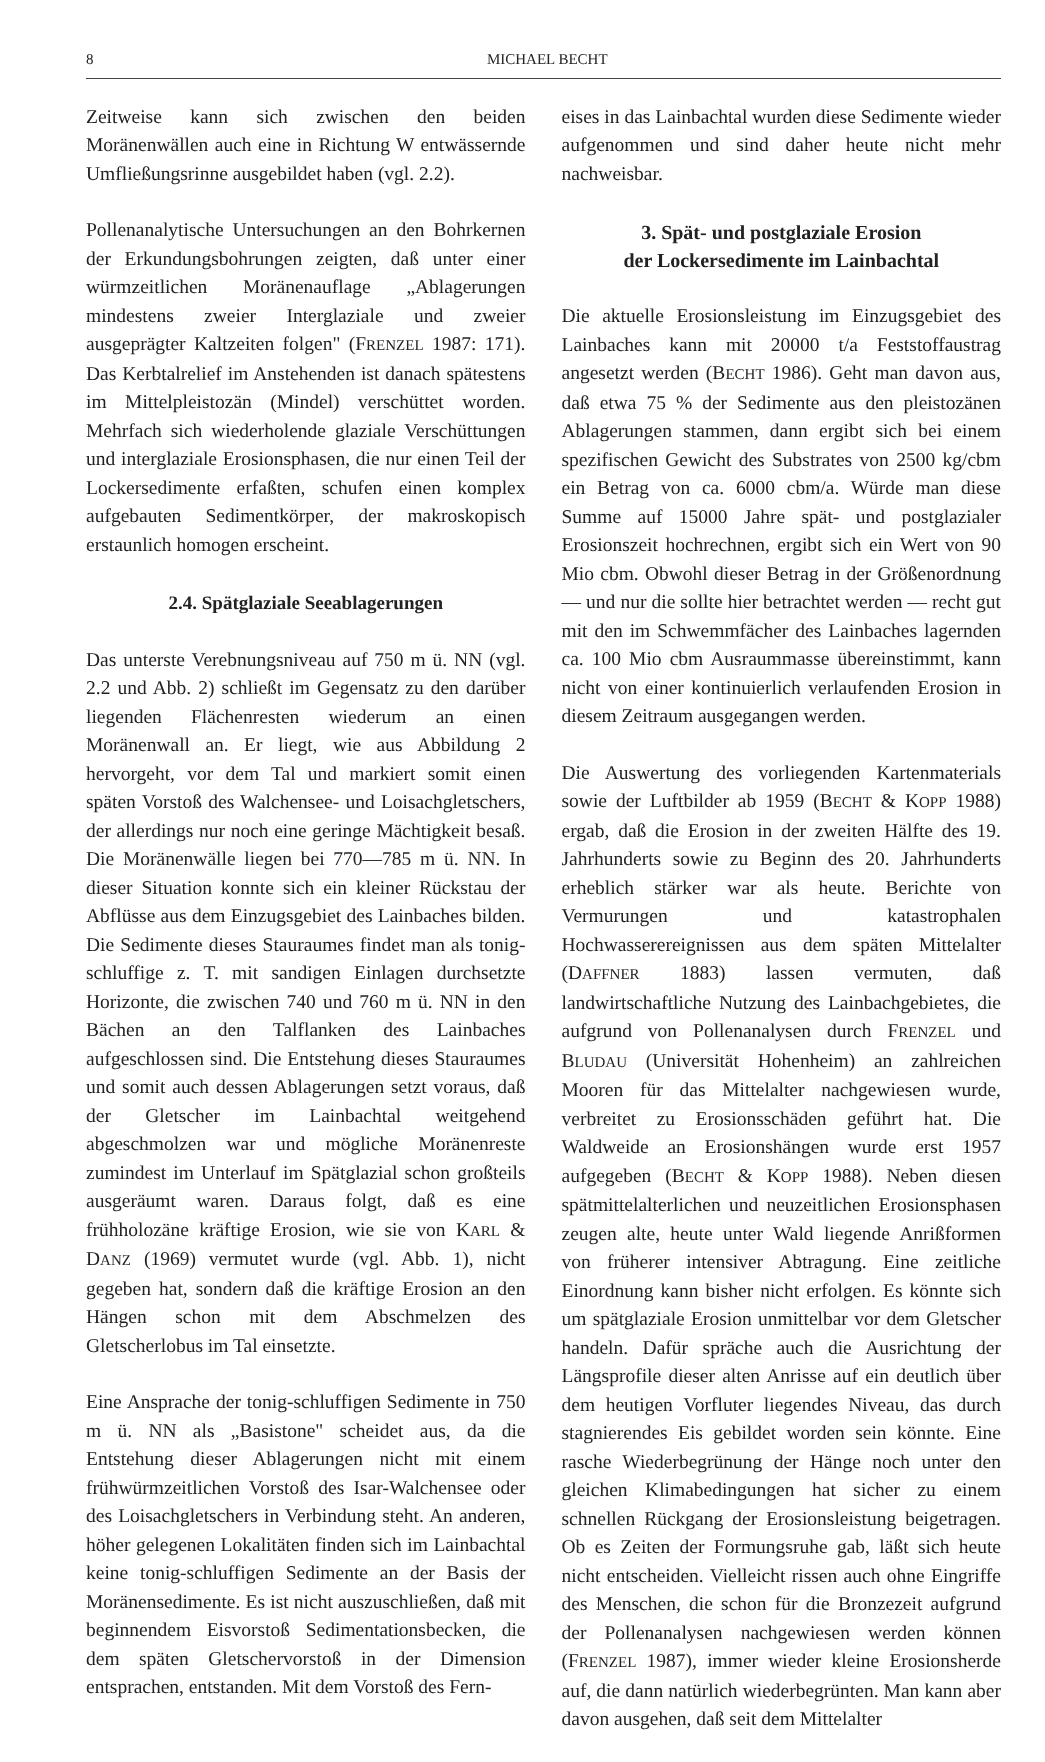8 MICHAEL BECHT
Zeitweise kann sich zwischen den beiden Moränenwällen auch eine in Richtung W entwässernde Umfließungsrinne ausgebildet haben (vgl. 2.2).
Pollenanalytische Untersuchungen an den Bohrkernen der Erkundungsbohrungen zeigten, daß unter einer würmzeitlichen Moränenauflage „Ablagerungen mindestens zweier Interglaziale und zweier ausgeprägter Kaltzeiten folgen" (FRENZEL 1987: 171). Das Kerbtalrelief im Anstehenden ist danach spätestens im Mittelpleistozän (Mindel) verschüttet worden. Mehrfach sich wiederholende glaziale Verschüttungen und interglaziale Erosionsphasen, die nur einen Teil der Lockersedimente erfaßten, schufen einen komplex aufgebauten Sedimentkörper, der makroskopisch erstaunlich homogen erscheint.
2.4. Spätglaziale Seeablagerungen
Das unterste Verebnungsniveau auf 750 m ü. NN (vgl. 2.2 und Abb. 2) schließt im Gegensatz zu den darüber liegenden Flächenresten wiederum an einen Moränenwall an. Er liegt, wie aus Abbildung 2 hervorgeht, vor dem Tal und markiert somit einen späten Vorstoß des Walchensee- und Loisachgletschers, der allerdings nur noch eine geringe Mächtigkeit besaß. Die Moränenwälle liegen bei 770—785 m ü. NN. In dieser Situation konnte sich ein kleiner Rückstau der Abflüsse aus dem Einzugsgebiet des Lainbaches bilden. Die Sedimente dieses Stauraumes findet man als tonig-schluffige z. T. mit sandigen Einlagen durchsetzte Horizonte, die zwischen 740 und 760 m ü. NN in den Bächen an den Talflanken des Lainbaches aufgeschlossen sind. Die Entstehung dieses Stauraumes und somit auch dessen Ablagerungen setzt voraus, daß der Gletscher im Lainbachtal weitgehend abgeschmolzen war und mögliche Moränenreste zumindest im Unterlauf im Spätglazial schon großteils ausgeräumt waren. Daraus folgt, daß es eine frühholozäne kräftige Erosion, wie sie von KARL & DANZ (1969) vermutet wurde (vgl. Abb. 1), nicht gegeben hat, sondern daß die kräftige Erosion an den Hängen schon mit dem Abschmelzen des Gletscherlobus im Tal einsetzte.
Eine Ansprache der tonig-schluffigen Sedimente in 750 m ü. NN als „Basistone" scheidet aus, da die Entstehung dieser Ablagerungen nicht mit einem frühwürmzeitlichen Vorstoß des Isar-Walchensee oder des Loisachgletschers in Verbindung steht. An anderen, höher gelegenen Lokalitäten finden sich im Lainbachtal keine tonig-schluffigen Sedimente an der Basis der Moränensedimente. Es ist nicht auszuschließen, daß mit beginnendem Eisvorstoß Sedimentationsbecken, die dem späten Gletschervorstoß in der Dimension entsprachen, entstanden. Mit dem Vorstoß des Fern-
eises in das Lainbachtal wurden diese Sedimente wieder aufgenommen und sind daher heute nicht mehr nachweisbar.
3. Spät- und postglaziale Erosion
der Lockersedimente im Lainbachtal
Die aktuelle Erosionsleistung im Einzugsgebiet des Lainbaches kann mit 20000 t/a Feststoffaustrag angesetzt werden (BECHT 1986). Geht man davon aus, daß etwa 75 % der Sedimente aus den pleistozänen Ablagerungen stammen, dann ergibt sich bei einem spezifischen Gewicht des Substrates von 2500 kg/cbm ein Betrag von ca. 6000 cbm/a. Würde man diese Summe auf 15000 Jahre spät- und postglazialer Erosionszeit hochrechnen, ergibt sich ein Wert von 90 Mio cbm. Obwohl dieser Betrag in der Größenordnung — und nur die sollte hier betrachtet werden — recht gut mit den im Schwemmfächer des Lainbaches lagernden ca. 100 Mio cbm Ausraummasse übereinstimmt, kann nicht von einer kontinuierlich verlaufenden Erosion in diesem Zeitraum ausgegangen werden.
Die Auswertung des vorliegenden Kartenmaterials sowie der Luftbilder ab 1959 (BECHT & KOPP 1988) ergab, daß die Erosion in der zweiten Hälfte des 19. Jahrhunderts sowie zu Beginn des 20. Jahrhunderts erheblich stärker war als heute. Berichte von Vermurungen und katastrophalen Hochwasserereignissen aus dem späten Mittelalter (DAFFNER 1883) lassen vermuten, daß landwirtschaftliche Nutzung des Lainbachgebietes, die aufgrund von Pollenanalysen durch FRENZEL und BLUDAU (Universität Hohenheim) an zahlreichen Mooren für das Mittelalter nachgewiesen wurde, verbreitet zu Erosionsschäden geführt hat. Die Waldweide an Erosionshängen wurde erst 1957 aufgegeben (BECHT & KOPP 1988). Neben diesen spätmittelalterlichen und neuzeitlichen Erosionsphasen zeugen alte, heute unter Wald liegende Anrißformen von früherer intensiver Abtragung. Eine zeitliche Einordnung kann bisher nicht erfolgen. Es könnte sich um spätglaziale Erosion unmittelbar vor dem Gletscher handeln. Dafür spräche auch die Ausrichtung der Längsprofile dieser alten Anrisse auf ein deutlich über dem heutigen Vorfluter liegendes Niveau, das durch stagnierendes Eis gebildet worden sein könnte. Eine rasche Wiederbegrünung der Hänge noch unter den gleichen Klimabedingungen hat sicher zu einem schnellen Rückgang der Erosionsleistung beigetragen. Ob es Zeiten der Formungsruhe gab, läßt sich heute nicht entscheiden. Vielleicht rissen auch ohne Eingriffe des Menschen, die schon für die Bronzezeit aufgrund der Pollenanalysen nachgewiesen werden können (FRENZEL 1987), immer wieder kleine Erosionsherde auf, die dann natürlich wiederbegrünten. Man kann aber davon ausgehen, daß seit dem Mittelalter